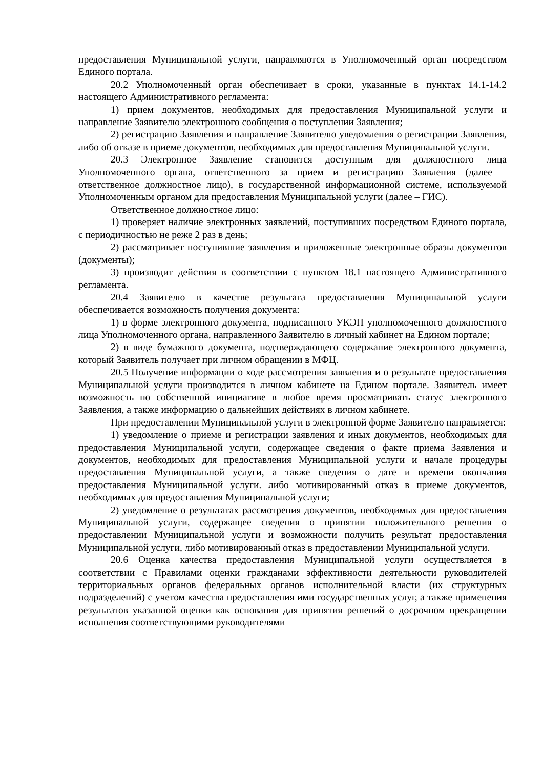предоставления Муниципальной услуги, направляются в Уполномоченный орган посредством Единого портала.
20.2 Уполномоченный орган обеспечивает в сроки, указанные в пунктах 14.1-14.2 настоящего Административного регламента:
1) прием документов, необходимых для предоставления Муниципальной услуги и направление Заявителю электронного сообщения о поступлении Заявления;
2) регистрацию Заявления и направление Заявителю уведомления о регистрации Заявления, либо об отказе в приеме документов, необходимых для предоставления Муниципальной услуги.
20.3 Электронное Заявление становится доступным для должностного лица Уполномоченного органа, ответственного за прием и регистрацию Заявления (далее – ответственное должностное лицо), в государственной информационной системе, используемой Уполномоченным органом для предоставления Муниципальной услуги (далее – ГИС).
Ответственное должностное лицо:
1) проверяет наличие электронных заявлений, поступивших посредством Единого портала, с периодичностью не реже 2 раз в день;
2) рассматривает поступившие заявления и приложенные электронные образы документов (документы);
3) производит действия в соответствии с пунктом 18.1 настоящего Административного регламента.
20.4 Заявителю в качестве результата предоставления Муниципальной услуги обеспечивается возможность получения документа:
1) в форме электронного документа, подписанного УКЭП уполномоченного должностного лица Уполномоченного органа, направленного Заявителю в личный кабинет на Едином портале;
2) в виде бумажного документа, подтверждающего содержание электронного документа, который Заявитель получает при личном обращении в МФЦ.
20.5 Получение информации о ходе рассмотрения заявления и о результате предоставления Муниципальной услуги производится в личном кабинете на Едином портале. Заявитель имеет возможность по собственной инициативе в любое время просматривать статус электронного Заявления, а также информацию о дальнейших действиях в личном кабинете.
При предоставлении Муниципальной услуги в электронной форме Заявителю направляется:
1) уведомление о приеме и регистрации заявления и иных документов, необходимых для предоставления Муниципальной услуги, содержащее сведения о факте приема Заявления и документов, необходимых для предоставления Муниципальной услуги и начале процедуры предоставления Муниципальной услуги, а также сведения о дате и времени окончания предоставления Муниципальной услуги. либо мотивированный отказ в приеме документов, необходимых для предоставления Муниципальной услуги;
2) уведомление о результатах рассмотрения документов, необходимых для предоставления Муниципальной услуги, содержащее сведения о принятии положительного решения о предоставлении Муниципальной услуги и возможности получить результат предоставления Муниципальной услуги, либо мотивированный отказ в предоставлении Муниципальной услуги.
20.6 Оценка качества предоставления Муниципальной услуги осуществляется в соответствии с Правилами оценки гражданами эффективности деятельности руководителей территориальных органов федеральных органов исполнительной власти (их структурных подразделений) с учетом качества предоставления ими государственных услуг, а также применения результатов указанной оценки как основания для принятия решений о досрочном прекращении исполнения соответствующими руководителями